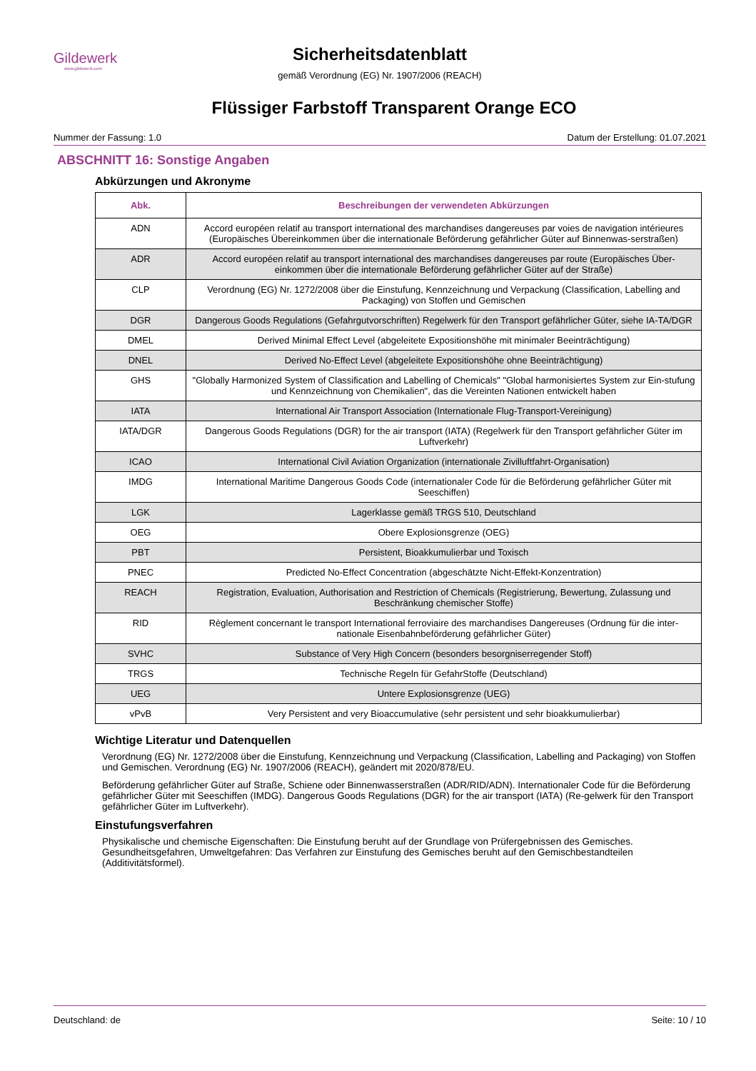Gildewerk
www.gildewerk.com
Sicherheitsdatenblatt
gemäß Verordnung (EG) Nr. 1907/2006 (REACH)
Flüssiger Farbstoff Transparent Orange ECO
Nummer der Fassung: 1.0 Datum der Erstellung: 01.07.2021
ABSCHNITT 16: Sonstige Angaben
Abkürzungen und Akronyme
| Abk. | Beschreibungen der verwendeten Abkürzungen |
| --- | --- |
| ADN | Accord européen relatif au transport international des marchandises dangereuses par voies de navigation intérieures (Europäisches Übereinkommen über die internationale Beförderung gefährlicher Güter auf Binnenwas-serstraßen) |
| ADR | Accord européen relatif au transport international des marchandises dangereuses par route (Europäisches Über-einkommen über die internationale Beförderung gefährlicher Güter auf der Straße) |
| CLP | Verordnung (EG) Nr. 1272/2008 über die Einstufung, Kennzeichnung und Verpackung (Classification, Labelling and Packaging) von Stoffen und Gemischen |
| DGR | Dangerous Goods Regulations (Gefahrgutvorschriften) Regelwerk für den Transport gefährlicher Güter, siehe IA-TA/DGR |
| DMEL | Derived Minimal Effect Level (abgeleitete Expositionshöhe mit minimaler Beeinträchtigung) |
| DNEL | Derived No-Effect Level (abgeleitete Expositionshöhe ohne Beeinträchtigung) |
| GHS | "Globally Harmonized System of Classification and Labelling of Chemicals" "Global harmonisiertes System zur Ein-stufung und Kennzeichnung von Chemikalien", das die Vereinten Nationen entwickelt haben |
| IATA | International Air Transport Association (Internationale Flug-Transport-Vereinigung) |
| IATA/DGR | Dangerous Goods Regulations (DGR) for the air transport (IATA) (Regelwerk für den Transport gefährlicher Güter im Luftverkehr) |
| ICAO | International Civil Aviation Organization (internationale Zivilluftfahrt-Organisation) |
| IMDG | International Maritime Dangerous Goods Code (internationaler Code für die Beförderung gefährlicher Güter mit Seeschiffen) |
| LGK | Lagerklasse gemäß TRGS 510, Deutschland |
| OEG | Obere Explosionsgrenze (OEG) |
| PBT | Persistent, Bioakkumulierbar und Toxisch |
| PNEC | Predicted No-Effect Concentration (abgeschätzte Nicht-Effekt-Konzentration) |
| REACH | Registration, Evaluation, Authorisation and Restriction of Chemicals (Registrierung, Bewertung, Zulassung und Beschränkung chemischer Stoffe) |
| RID | Règlement concernant le transport International ferroviaire des marchandises Dangereuses (Ordnung für die inter-nationale Eisenbahnbeförderung gefährlicher Güter) |
| SVHC | Substance of Very High Concern (besonders besorgniserregender Stoff) |
| TRGS | Technische Regeln für GefahrStoffe (Deutschland) |
| UEG | Untere Explosionsgrenze (UEG) |
| vPvB | Very Persistent and very Bioaccumulative (sehr persistent und sehr bioakkumulierbar) |
Wichtige Literatur und Datenquellen
Verordnung (EG) Nr. 1272/2008 über die Einstufung, Kennzeichnung und Verpackung (Classification, Labelling and Packaging) von Stoffen und Gemischen. Verordnung (EG) Nr. 1907/2006 (REACH), geändert mit 2020/878/EU.
Beförderung gefährlicher Güter auf Straße, Schiene oder Binnenwasserstraßen (ADR/RID/ADN). Internationaler Code für die Beförderung gefährlicher Güter mit Seeschiffen (IMDG). Dangerous Goods Regulations (DGR) for the air transport (IATA) (Re-gelwerk für den Transport gefährlicher Güter im Luftverkehr).
Einstufungsverfahren
Physikalische und chemische Eigenschaften: Die Einstufung beruht auf der Grundlage von Prüfergebnissen des Gemisches. Gesundheitsgefahren, Umweltgefahren: Das Verfahren zur Einstufung des Gemisches beruht auf den Gemischbestandteilen (Additivitätsformel).
Deutschland: de Seite: 10 / 10